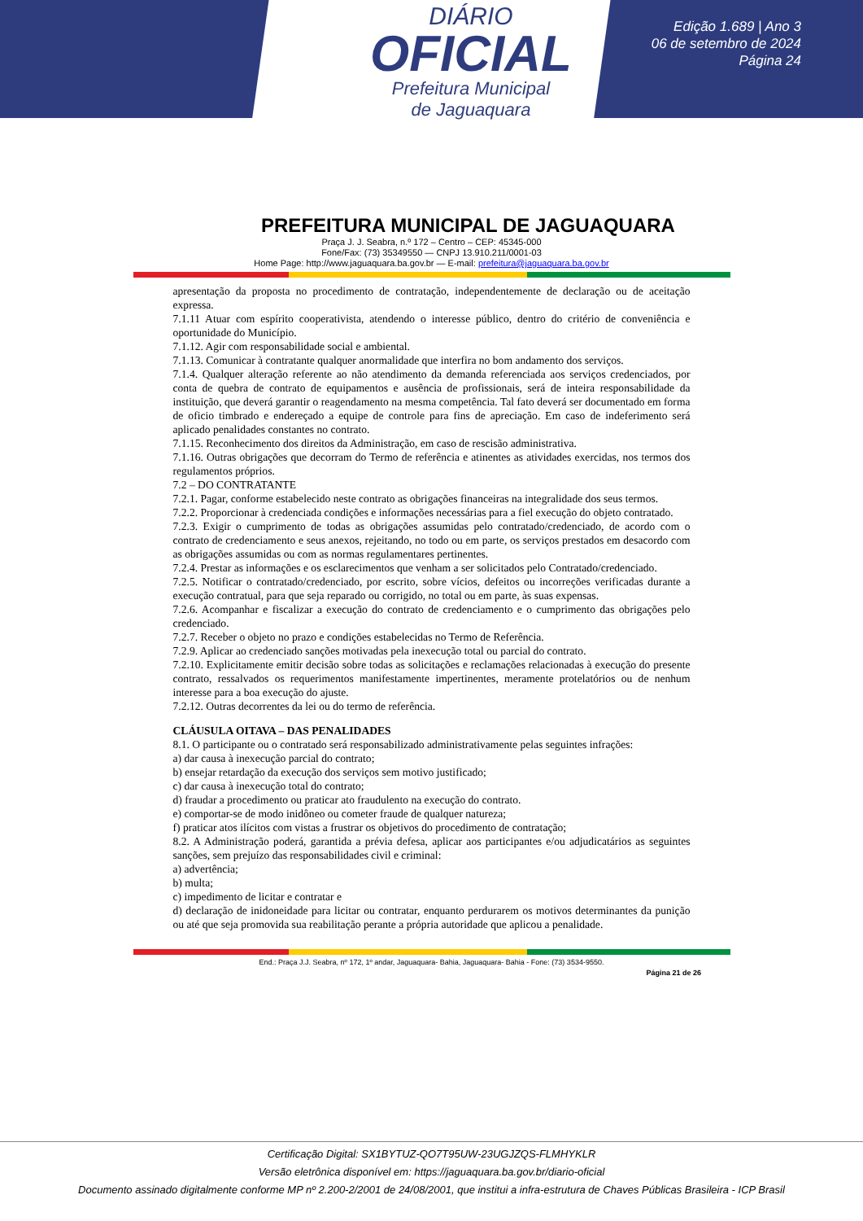DIÁRIO
OFICIAL
Prefeitura Municipal
de Jaguaquara
Edição 1.689 | Ano 3
06 de setembro de 2024
Página 24
PREFEITURA MUNICIPAL DE JAGUAQUARA
Praça J. J. Seabra, n.º 172 – Centro – CEP: 45345-000
Fone/Fax: (73) 35349550 — CNPJ 13.910.211/0001-03
Home Page: http://www.jaguaquara.ba.gov.br — E-mail: prefeitura@jaguaquara.ba.gov.br
apresentação da proposta no procedimento de contratação, independentemente de declaração ou de aceitação expressa.
7.1.11 Atuar com espírito cooperativista, atendendo o interesse público, dentro do critério de conveniência e oportunidade do Município.
7.1.12. Agir com responsabilidade social e ambiental.
7.1.13. Comunicar à contratante qualquer anormalidade que interfira no bom andamento dos serviços.
7.1.4. Qualquer alteração referente ao não atendimento da demanda referenciada aos serviços credenciados, por conta de quebra de contrato de equipamentos e ausência de profissionais, será de inteira responsabilidade da instituição, que deverá garantir o reagendamento na mesma competência. Tal fato deverá ser documentado em forma de oficio timbrado e endereçado a equipe de controle para fins de apreciação. Em caso de indeferimento será aplicado penalidades constantes no contrato.
7.1.15. Reconhecimento dos direitos da Administração, em caso de rescisão administrativa.
7.1.16. Outras obrigações que decorram do Termo de referência e atinentes as atividades exercidas, nos termos dos regulamentos próprios.
7.2 – DO CONTRATANTE
7.2.1. Pagar, conforme estabelecido neste contrato as obrigações financeiras na integralidade dos seus termos.
7.2.2. Proporcionar à credenciada condições e informações necessárias para a fiel execução do objeto contratado.
7.2.3. Exigir o cumprimento de todas as obrigações assumidas pelo contratado/credenciado, de acordo com o contrato de credenciamento e seus anexos, rejeitando, no todo ou em parte, os serviços prestados em desacordo com as obrigações assumidas ou com as normas regulamentares pertinentes.
7.2.4. Prestar as informações e os esclarecimentos que venham a ser solicitados pelo Contratado/credenciado.
7.2.5. Notificar o contratado/credenciado, por escrito, sobre vícios, defeitos ou incorreções verificadas durante a execução contratual, para que seja reparado ou corrigido, no total ou em parte, às suas expensas.
7.2.6. Acompanhar e fiscalizar a execução do contrato de credenciamento e o cumprimento das obrigações pelo credenciado.
7.2.7. Receber o objeto no prazo e condições estabelecidas no Termo de Referência.
7.2.9. Aplicar ao credenciado sanções motivadas pela inexecução total ou parcial do contrato.
7.2.10. Explicitamente emitir decisão sobre todas as solicitações e reclamações relacionadas à execução do presente contrato, ressalvados os requerimentos manifestamente impertinentes, meramente protelatórios ou de nenhum interesse para a boa execução do ajuste.
7.2.12. Outras decorrentes da lei ou do termo de referência.
CLÁUSULA OITAVA – DAS PENALIDADES
8.1. O participante ou o contratado será responsabilizado administrativamente pelas seguintes infrações:
a) dar causa à inexecução parcial do contrato;
b) ensejar retardação da execução dos serviços sem motivo justificado;
c) dar causa à inexecução total do contrato;
d) fraudar a procedimento ou praticar ato fraudulento na execução do contrato.
e) comportar-se de modo inidôneo ou cometer fraude de qualquer natureza;
f) praticar atos ilícitos com vistas a frustrar os objetivos do procedimento de contratação;
8.2. A Administração poderá, garantida a prévia defesa, aplicar aos participantes e/ou adjudicatários as seguintes sanções, sem prejuízo das responsabilidades civil e criminal:
a) advertência;
b) multa;
c) impedimento de licitar e contratar e
d) declaração de inidoneidade para licitar ou contratar, enquanto perdurarem os motivos determinantes da punição ou até que seja promovida sua reabilitação perante a própria autoridade que aplicou a penalidade.
End.: Praça J.J. Seabra, nº 172, 1º andar, Jaguaquara- Bahia, Jaguaquara- Bahia - Fone: (73) 3534-9550.
Página 21 de 26
Certificação Digital: SX1BYTUZ-QO7T95UW-23UGJZQS-FLMHYKLR
Versão eletrônica disponível em: https://jaguaquara.ba.gov.br/diario-oficial
Documento assinado digitalmente conforme MP nº 2.200-2/2001 de 24/08/2001, que institui a infra-estrutura de Chaves Públicas Brasileira - ICP Brasil